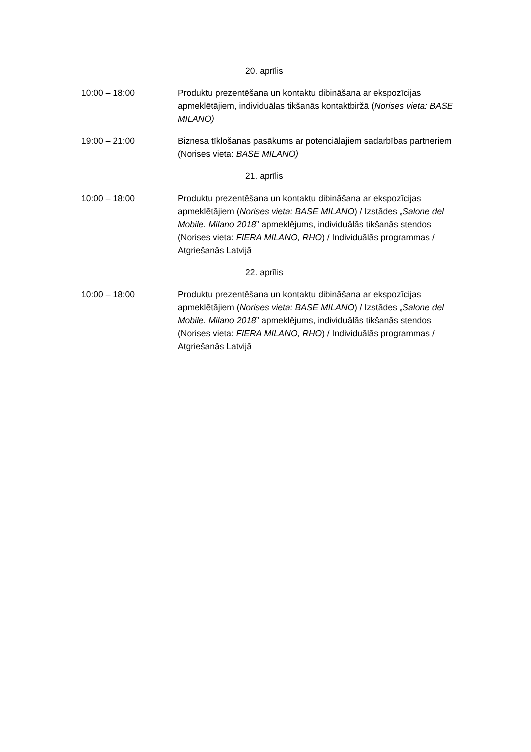20. aprīlis
10:00 – 18:00 Produktu prezentēšana un kontaktu dibināšana ar ekspozīcijas apmeklētājiem, individuālas tikšanās kontaktbiržā (Norises vieta: BASE MILANO)
19:00 – 21:00 Biznesa tīklošanas pasākums ar potenciālajiem sadarbības partneriem (Norises vieta: BASE MILANO)
21. aprīlis
10:00 – 18:00 Produktu prezentēšana un kontaktu dibināšana ar ekspozīcijas apmeklētājiem (Norises vieta: BASE MILANO) / Izstādes „Salone del Mobile. Milano 2018” apmeklējums, individuālās tikšanās stendos (Norises vieta: FIERA MILANO, RHO) / Individuālās programmas / Atgriešanās Latvijā
22. aprīlis
10:00 – 18:00 Produktu prezentēšana un kontaktu dibināšana ar ekspozīcijas apmeklētājiem (Norises vieta: BASE MILANO) / Izstādes „Salone del Mobile. Milano 2018” apmeklējums, individuālās tikšanās stendos (Norises vieta: FIERA MILANO, RHO) / Individuālās programmas / Atgriešanās Latvijā